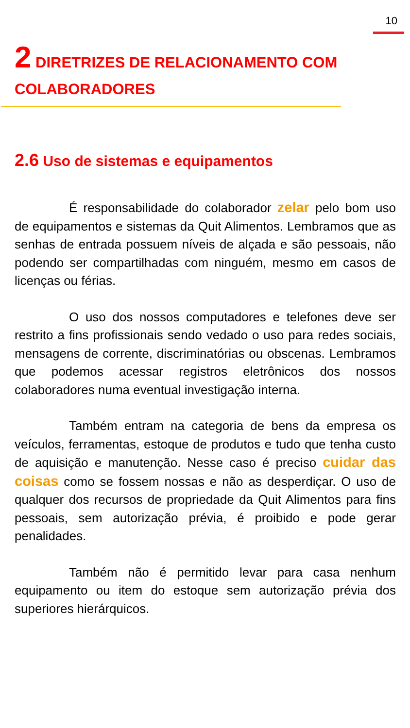10
2 DIRETRIZES DE RELACIONAMENTO COM COLABORADORES
2.6 Uso de sistemas e equipamentos
É responsabilidade do colaborador zelar pelo bom uso de equipamentos e sistemas da Quit Alimentos. Lembramos que as senhas de entrada possuem níveis de alçada e são pessoais, não podendo ser compartilhadas com ninguém, mesmo em casos de licenças ou férias.
O uso dos nossos computadores e telefones deve ser restrito a fins profissionais sendo vedado o uso para redes sociais, mensagens de corrente, discriminatórias ou obscenas. Lembramos que podemos acessar registros eletrônicos dos nossos colaboradores numa eventual investigação interna.
Também entram na categoria de bens da empresa os veículos, ferramentas, estoque de produtos e tudo que tenha custo de aquisição e manutenção. Nesse caso é preciso cuidar das coisas como se fossem nossas e não as desperdiçar. O uso de qualquer dos recursos de propriedade da Quit Alimentos para fins pessoais, sem autorização prévia, é proibido e pode gerar penalidades.
Também não é permitido levar para casa nenhum equipamento ou item do estoque sem autorização prévia dos superiores hierárquicos.